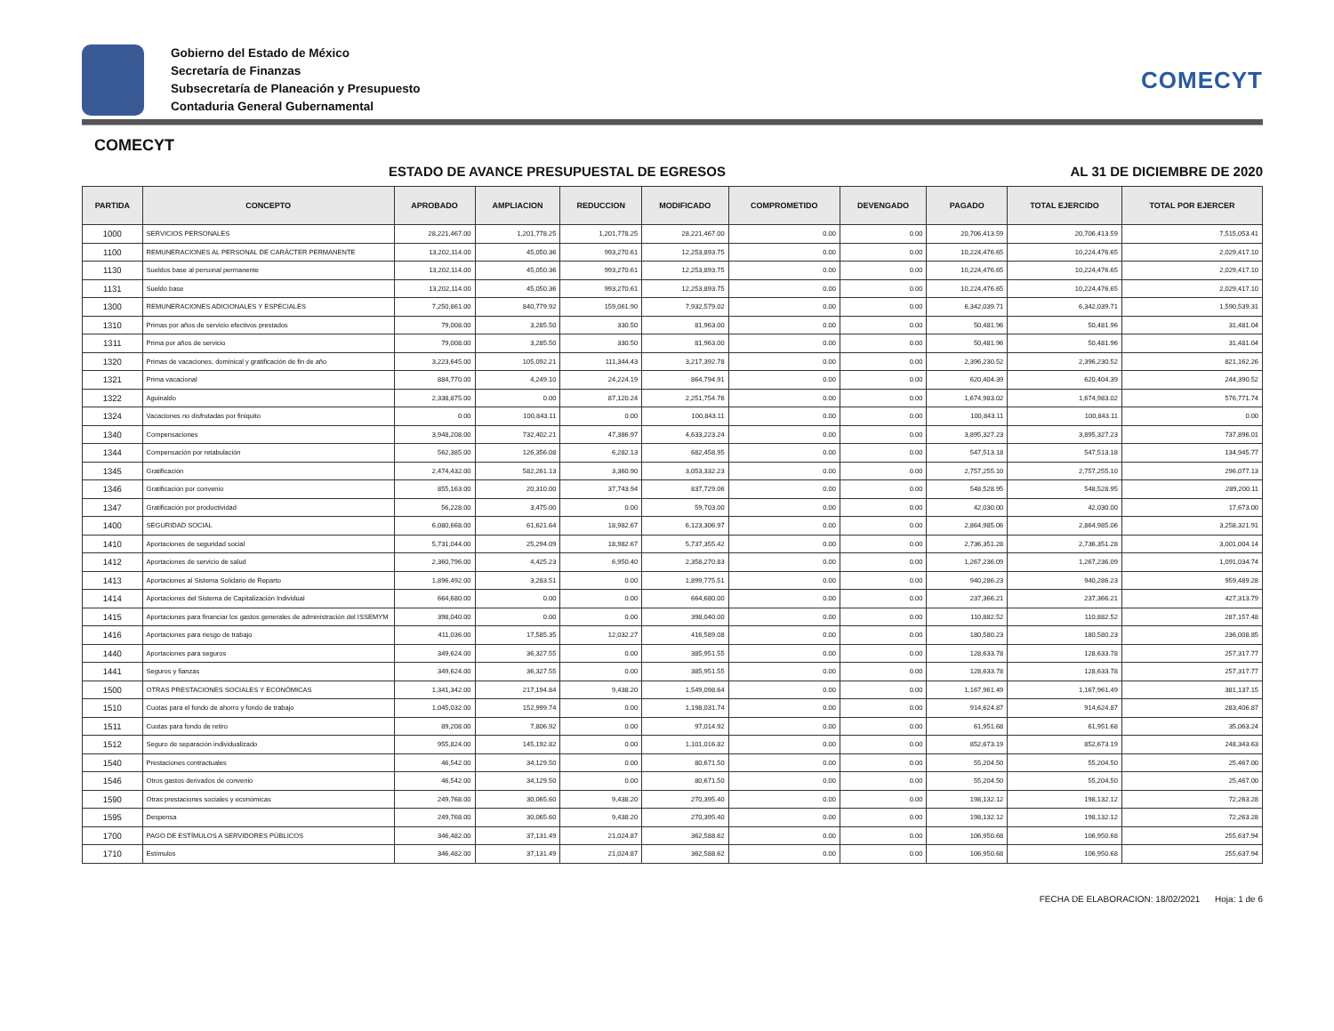Gobierno del Estado de México
Secretaría de Finanzas
Subsecretaría de Planeación y Presupuesto
Contaduria General Gubernamental
COMECYT
COMECYT
ESTADO DE AVANCE PRESUPUESTAL DE EGRESOS AL 31 DE DICIEMBRE DE 2020
| PARTIDA | CONCEPTO | APROBADO | AMPLIACION | REDUCCION | MODIFICADO | COMPROMETIDO | DEVENGADO | PAGADO | TOTAL EJERCIDO | TOTAL POR EJERCER |
| --- | --- | --- | --- | --- | --- | --- | --- | --- | --- | --- |
| 1000 | SERVICIOS PERSONALES | 28,221,467.00 | 1,201,778.25 | 1,201,778.25 | 28,221,467.00 | 0.00 | 0.00 | 20,706,413.59 | 20,706,413.59 | 7,515,053.41 |
| 1100 | REMUNERACIONES AL PERSONAL DE CARÁCTER PERMANENTE | 13,202,114.00 | 45,050.36 | 993,270.61 | 12,253,893.75 | 0.00 | 0.00 | 10,224,476.65 | 10,224,476.65 | 2,029,417.10 |
| 1130 | Sueldos base al personal permanente | 13,202,114.00 | 45,050.36 | 993,270.61 | 12,253,893.75 | 0.00 | 0.00 | 10,224,476.65 | 10,224,476.65 | 2,029,417.10 |
| 1131 | Sueldo base | 13,202,114.00 | 45,050.36 | 993,270.61 | 12,253,893.75 | 0.00 | 0.00 | 10,224,476.65 | 10,224,476.65 | 2,029,417.10 |
| 1300 | REMUNERACIONES ADICIONALES Y ESPECIALES | 7,250,861.00 | 840,779.92 | 159,061.90 | 7,932,579.02 | 0.00 | 0.00 | 6,342,039.71 | 6,342,039.71 | 1,590,539.31 |
| 1310 | Primas por años de servicio efectivos prestados | 79,008.00 | 3,285.50 | 330.50 | 81,963.00 | 0.00 | 0.00 | 50,481.96 | 50,481.96 | 31,481.04 |
| 1311 | Prima por años de servicio | 79,008.00 | 3,285.50 | 330.50 | 81,963.00 | 0.00 | 0.00 | 50,481.96 | 50,481.96 | 31,481.04 |
| 1320 | Primas de vacaciones, dominical y gratificación de fin de año | 3,223,645.00 | 105,092.21 | 111,344.43 | 3,217,392.78 | 0.00 | 0.00 | 2,396,230.52 | 2,396,230.52 | 821,162.26 |
| 1321 | Prima vacacional | 884,770.00 | 4,249.10 | 24,224.19 | 864,794.91 | 0.00 | 0.00 | 620,404.39 | 620,404.39 | 244,390.52 |
| 1322 | Aguinaldo | 2,338,875.00 | 0.00 | 87,120.24 | 2,251,754.76 | 0.00 | 0.00 | 1,674,983.02 | 1,674,983.02 | 576,771.74 |
| 1324 | Vacaciones no disfrutadas por finiquito | 0.00 | 100,843.11 | 0.00 | 100,843.11 | 0.00 | 0.00 | 100,843.11 | 100,843.11 | 0.00 |
| 1340 | Compensaciones | 3,948,208.00 | 732,402.21 | 47,386.97 | 4,633,223.24 | 0.00 | 0.00 | 3,895,327.23 | 3,895,327.23 | 737,896.01 |
| 1344 | Compensación por retabulación | 562,385.00 | 126,356.08 | 6,282.13 | 682,458.95 | 0.00 | 0.00 | 547,513.18 | 547,513.18 | 134,945.77 |
| 1345 | Gratificación | 2,474,432.00 | 582,261.13 | 3,360.90 | 3,053,332.23 | 0.00 | 0.00 | 2,757,255.10 | 2,757,255.10 | 296,077.13 |
| 1346 | Gratificación por convenio | 855,163.00 | 20,310.00 | 37,743.94 | 837,729.06 | 0.00 | 0.00 | 548,528.95 | 548,528.95 | 289,200.11 |
| 1347 | Gratificación por productividad | 56,228.00 | 3,475.00 | 0.00 | 59,703.00 | 0.00 | 0.00 | 42,030.00 | 42,030.00 | 17,673.00 |
| 1400 | SEGURIDAD SOCIAL | 6,080,668.00 | 61,621.64 | 18,982.67 | 6,123,306.97 | 0.00 | 0.00 | 2,864,985.06 | 2,864,985.06 | 3,258,321.91 |
| 1410 | Aportaciones de seguridad social | 5,731,044.00 | 25,294.09 | 18,982.67 | 5,737,355.42 | 0.00 | 0.00 | 2,736,351.28 | 2,736,351.28 | 3,001,004.14 |
| 1412 | Aportaciones de servicio de salud | 2,360,796.00 | 4,425.23 | 6,950.40 | 2,358,270.83 | 0.00 | 0.00 | 1,267,236.09 | 1,267,236.09 | 1,091,034.74 |
| 1413 | Aportaciones al Sistema Solidario de Reparto | 1,896,492.00 | 3,283.51 | 0.00 | 1,899,775.51 | 0.00 | 0.00 | 940,286.23 | 940,286.23 | 959,489.28 |
| 1414 | Aportaciones del Sistema de Capitalización Individual | 664,680.00 | 0.00 | 0.00 | 664,680.00 | 0.00 | 0.00 | 237,366.21 | 237,366.21 | 427,313.79 |
| 1415 | Aportaciones para financiar los gastos generales de administración del ISSEMYM | 398,040.00 | 0.00 | 0.00 | 398,040.00 | 0.00 | 0.00 | 110,882.52 | 110,882.52 | 287,157.48 |
| 1416 | Aportaciones para riesgo de trabajo | 411,036.00 | 17,585.35 | 12,032.27 | 416,589.08 | 0.00 | 0.00 | 180,580.23 | 180,580.23 | 236,008.85 |
| 1440 | Aportaciones para seguros | 349,624.00 | 36,327.55 | 0.00 | 385,951.55 | 0.00 | 0.00 | 128,633.78 | 128,633.78 | 257,317.77 |
| 1441 | Seguros y fianzas | 349,624.00 | 36,327.55 | 0.00 | 385,951.55 | 0.00 | 0.00 | 128,633.78 | 128,633.78 | 257,317.77 |
| 1500 | OTRAS PRESTACIONES SOCIALES Y ECONÓMICAS | 1,341,342.00 | 217,194.84 | 9,438.20 | 1,549,098.64 | 0.00 | 0.00 | 1,167,961.49 | 1,167,961.49 | 381,137.15 |
| 1510 | Cuotas para el fondo de ahorro y fondo de trabajo | 1,045,032.00 | 152,999.74 | 0.00 | 1,198,031.74 | 0.00 | 0.00 | 914,624.87 | 914,624.87 | 283,406.87 |
| 1511 | Cuotas para fondo de retiro | 89,208.00 | 7,806.92 | 0.00 | 97,014.92 | 0.00 | 0.00 | 61,951.68 | 61,951.68 | 35,063.24 |
| 1512 | Seguro de separación individualizado | 955,824.00 | 145,192.82 | 0.00 | 1,101,016.82 | 0.00 | 0.00 | 852,673.19 | 852,673.19 | 248,343.63 |
| 1540 | Prestaciones contractuales | 46,542.00 | 34,129.50 | 0.00 | 80,671.50 | 0.00 | 0.00 | 55,204.50 | 55,204.50 | 25,467.00 |
| 1546 | Otros gastos derivados de convenio | 46,542.00 | 34,129.50 | 0.00 | 80,671.50 | 0.00 | 0.00 | 55,204.50 | 55,204.50 | 25,467.00 |
| 1590 | Otras prestaciones sociales y económicas | 249,768.00 | 30,065.60 | 9,438.20 | 270,395.40 | 0.00 | 0.00 | 198,132.12 | 198,132.12 | 72,263.28 |
| 1595 | Despensa | 249,768.00 | 30,065.60 | 9,438.20 | 270,395.40 | 0.00 | 0.00 | 198,132.12 | 198,132.12 | 72,263.28 |
| 1700 | PAGO DE ESTÍMULOS A SERVIDORES PÚBLICOS | 346,482.00 | 37,131.49 | 21,024.87 | 362,588.62 | 0.00 | 0.00 | 106,950.68 | 106,950.68 | 255,637.94 |
| 1710 | Estímulos | 346,482.00 | 37,131.49 | 21,024.87 | 362,588.62 | 0.00 | 0.00 | 106,950.68 | 106,950.68 | 255,637.94 |
FECHA DE ELABORACION: 18/02/2021 Hoja: 1 de 6